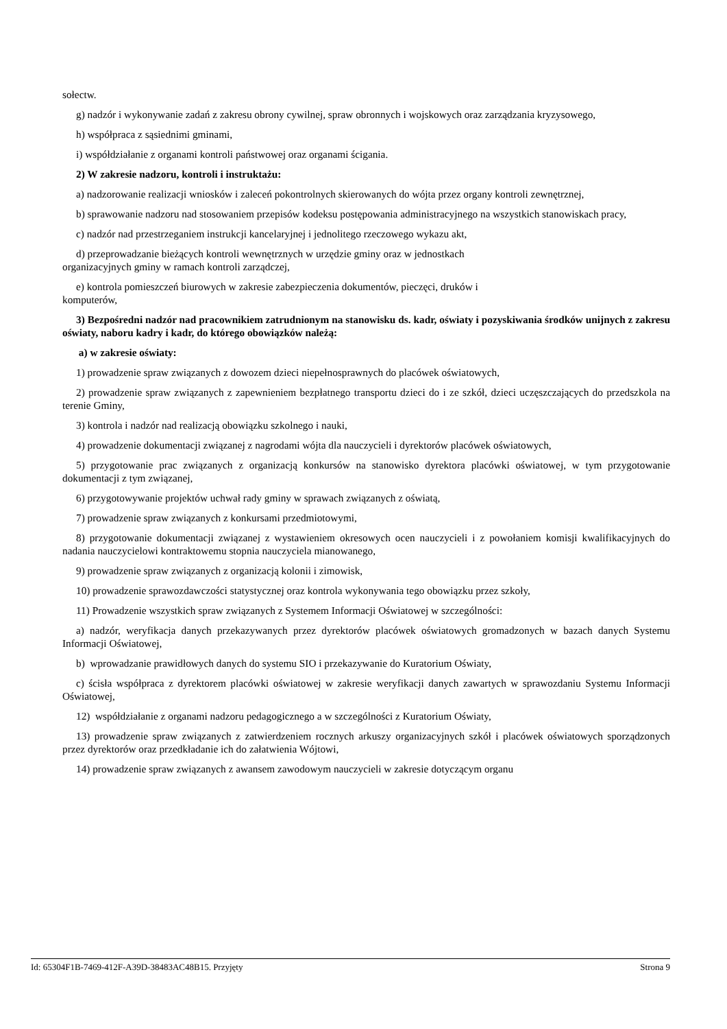sołectw.
g) nadzór i wykonywanie zadań z zakresu obrony cywilnej, spraw obronnych i wojskowych oraz zarządzania kryzysowego,
h) współpraca z sąsiednimi gminami,
i) współdziałanie z organami kontroli państwowej oraz organami ścigania.
2) W zakresie nadzoru, kontroli i instruktażu:
a) nadzorowanie realizacji wniosków i zaleceń pokontrolnych skierowanych do wójta przez organy kontroli zewnętrznej,
b) sprawowanie nadzoru nad stosowaniem przepisów kodeksu postępowania administracyjnego na wszystkich stanowiskach pracy,
c) nadzór nad przestrzeganiem instrukcji kancelaryjnej i jednolitego rzeczowego wykazu akt,
d) przeprowadzanie bieżących kontroli wewnętrznych w urzędzie gminy oraz w jednostkach
organizacyjnych gminy w ramach kontroli zarządczej,
e) kontrola pomieszczeń biurowych w zakresie zabezpieczenia dokumentów, pieczęci, druków i
komputerów,
3) Bezpośredni nadzór nad pracownikiem zatrudnionym na stanowisku ds. kadr, oświaty i pozyskiwania środków unijnych z zakresu oświaty, naboru kadry i kadr, do którego obowiązków należą:
a) w zakresie oświaty:
1) prowadzenie spraw związanych z dowozem dzieci niepełnosprawnych do placówek oświatowych,
2) prowadzenie spraw związanych z zapewnieniem bezpłatnego transportu dzieci do i ze szkół, dzieci uczęszczających do przedszkola na terenie Gminy,
3) kontrola i nadzór nad realizacją obowiązku szkolnego i nauki,
4) prowadzenie dokumentacji związanej z nagrodami wójta dla nauczycieli i dyrektorów placówek oświatowych,
5) przygotowanie prac związanych z organizacją konkursów na stanowisko dyrektora placówki oświatowej, w tym przygotowanie dokumentacji z tym związanej,
6) przygotowywanie projektów uchwał rady gminy w sprawach związanych z oświatą,
7) prowadzenie spraw związanych z konkursami przedmiotowymi,
8) przygotowanie dokumentacji związanej z wystawieniem okresowych ocen nauczycieli i z powołaniem komisji kwalifikacyjnych do nadania nauczycielowi kontraktowemu stopnia nauczyciela mianowanego,
9) prowadzenie spraw związanych z organizacją kolonii i zimowisk,
10) prowadzenie sprawozdawczości statystycznej oraz kontrola wykonywania tego obowiązku przez szkoły,
11) Prowadzenie wszystkich spraw związanych z Systemem Informacji Oświatowej w szczególności:
a) nadzór, weryfikacja danych przekazywanych przez dyrektorów placówek oświatowych gromadzonych w bazach danych Systemu Informacji Oświatowej,
b) wprowadzanie prawidłowych danych do systemu SIO i przekazywanie do Kuratorium Oświaty,
c) ścisła współpraca z dyrektorem placówki oświatowej w zakresie weryfikacji danych zawartych w sprawozdaniu Systemu Informacji Oświatowej,
12) współdziałanie z organami nadzoru pedagogicznego a w szczególności z Kuratorium Oświaty,
13) prowadzenie spraw związanych z zatwierdzeniem rocznych arkuszy organizacyjnych szkół i placówek oświatowych sporządzonych przez dyrektorów oraz przedkładanie ich do załatwienia Wójtowi,
14) prowadzenie spraw związanych z awansem zawodowym nauczycieli w zakresie dotyczącym organu
Id: 65304F1B-7469-412F-A39D-38483AC48B15. Przyjęty Strona 9